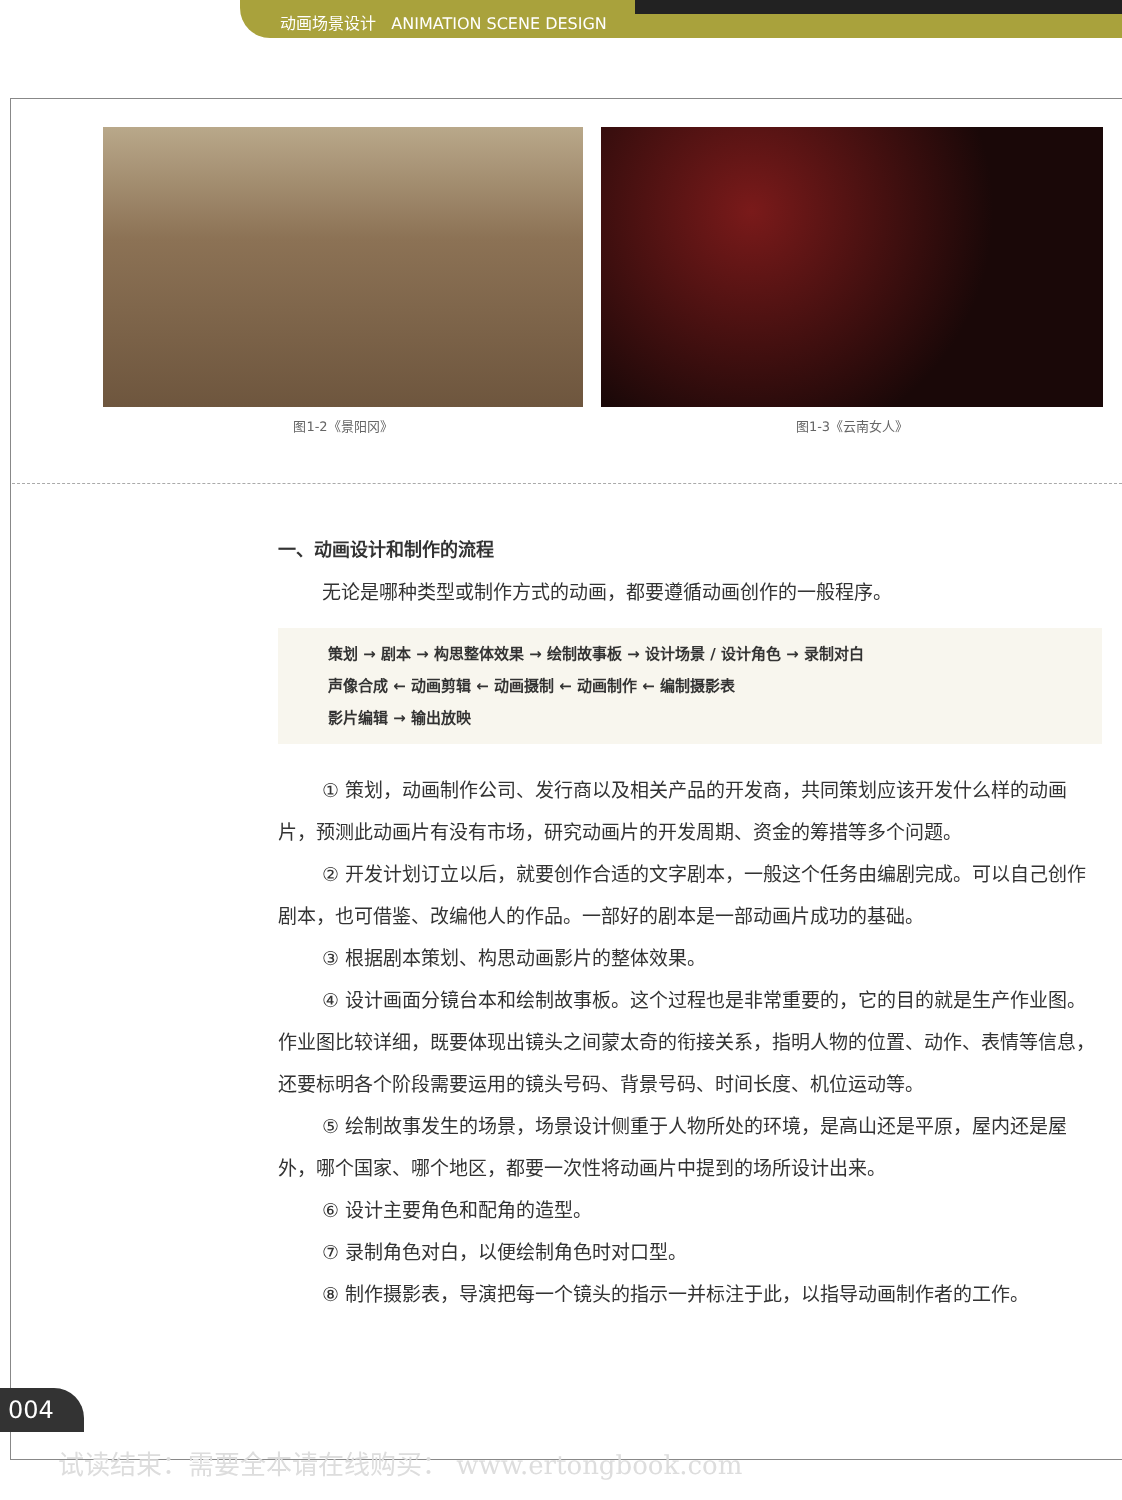动画场景设计 ANIMATION SCENE DESIGN
图1-2《景阳冈》 图1-3《云南女人》
一、动画设计和制作的流程
无论是哪种类型或制作方式的动画，都要遵循动画创作的一般程序。
策划 → 剧本 → 构思整体效果 → 绘制故事板 → 设计场景 / 设计角色 → 录制对白
声像合成 ← 动画剪辑 ← 动画摄制 ← 动画制作 ← 编制摄影表
影片编辑 → 输出放映
① 策划，动画制作公司、发行商以及相关产品的开发商，共同策划应该开发什么样的动画片，预测此动画片有没有市场，研究动画片的开发周期、资金的筹措等多个问题。
② 开发计划订立以后，就要创作合适的文字剧本，一般这个任务由编剧完成。可以自己创作剧本，也可借鉴、改编他人的作品。一部好的剧本是一部动画片成功的基础。
③ 根据剧本策划、构思动画影片的整体效果。
④ 设计画面分镜台本和绘制故事板。这个过程也是非常重要的，它的目的就是生产作业图。作业图比较详细，既要体现出镜头之间蒙太奇的衔接关系，指明人物的位置、动作、表情等信息，还要标明各个阶段需要运用的镜头号码、背景号码、时间长度、机位运动等。
⑤ 绘制故事发生的场景，场景设计侧重于人物所处的环境，是高山还是平原，屋内还是屋外，哪个国家、哪个地区，都要一次性将动画片中提到的场所设计出来。
⑥ 设计主要角色和配角的造型。
⑦ 录制角色对白，以便绘制角色时对口型。
⑧ 制作摄影表，导演把每一个镜头的指示一并标注于此，以指导动画制作者的工作。
004
试读结束：需要全本请在线购买： www.ertongbook.com